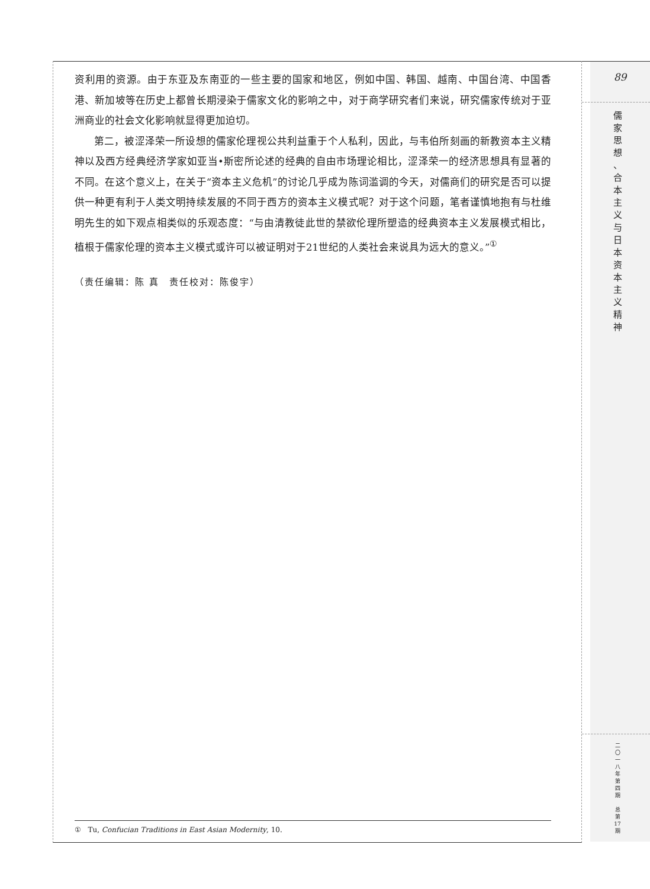89
儒
家
思
想
、
合
本
主
义
与
日
本
资
本
主
义
精
神
二
〇
一
八
年
第
四
期
总
第
17
期
资利用的资源。由于东亚及东南亚的一些主要的国家和地区，例如中国、韩国、越南、中国台湾、中国香港、新加坡等在历史上都曾长期浸染于儒家文化的影响之中，对于商学研究者们来说，研究儒家传统对于亚洲商业的社会文化影响就显得更加迫切。
第二，被涩泽荣一所设想的儒家伦理视公共利益重于个人私利，因此，与韦伯所刻画的新教资本主义精神以及西方经典经济学家如亚当•斯密所论述的经典的自由市场理论相比，涩泽荣一的经济思想具有显著的不同。在这个意义上，在关于“资本主义危机”的讨论几乎成为陈词滥调的今天，对儒商们的研究是否可以提供一种更有利于人类文明持续发展的不同于西方的资本主义模式呢？对于这个问题，笔者谨慎地抱有与杜维明先生的如下观点相类似的乐观态度：“与由清教徒此世的禁欲伦理所塑造的经典资本主义发展模式相比，植根于儒家伦理的资本主义模式或许可以被证明对于21世纪的人类社会来说具为远大的意义。”<sup>①</sup>
（责任编辑：陈 真　责任校对：陈俊宇）
① Tu, Confucian Traditions in East Asian Modernity, 10.